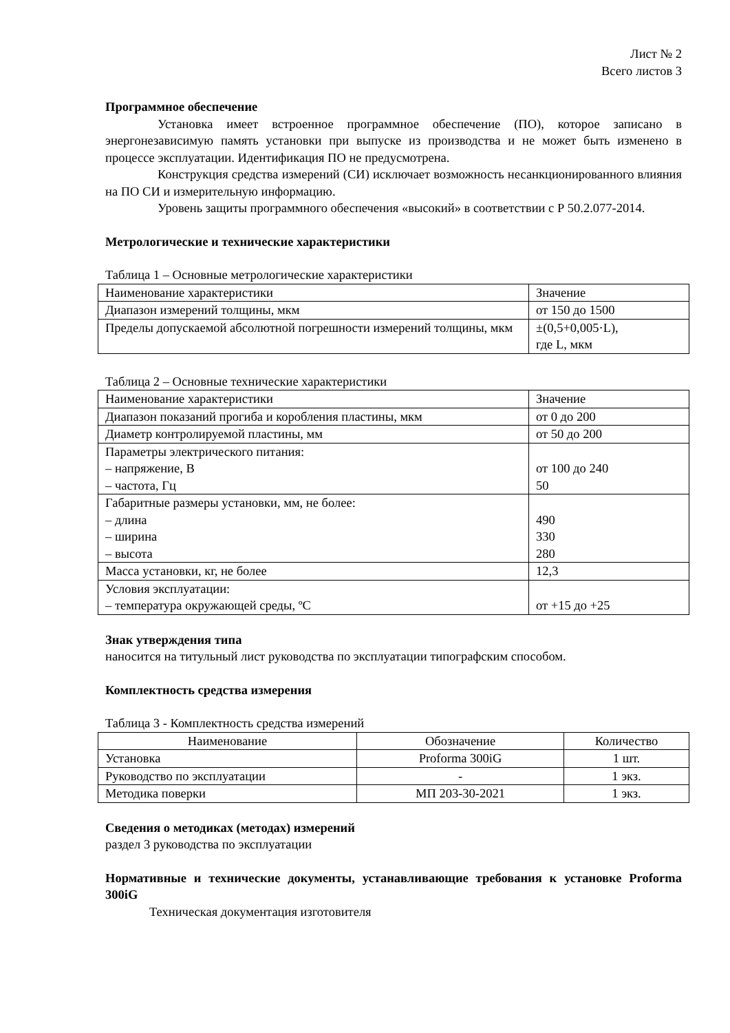Лист № 2
Всего листов 3
Программное обеспечение
Установка имеет встроенное программное обеспечение (ПО), которое записано в энергонезависимую память установки при выпуске из производства и не может быть изменено в процессе эксплуатации. Идентификация ПО не предусмотрена.
Конструкция средства измерений (СИ) исключает возможность несанкционированного влияния на ПО СИ и измерительную информацию.
Уровень защиты программного обеспечения «высокий» в соответствии с Р 50.2.077-2014.
Метрологические и технические характеристики
Таблица 1 – Основные метрологические характеристики
| Наименование характеристики | Значение |
| --- | --- |
| Диапазон измерений толщины, мкм | от 150 до 1500 |
| Пределы допускаемой абсолютной погрешности измерений толщины, мкм | ±(0,5+0,005·L), где L, мкм |
Таблица 2 – Основные технические характеристики
| Наименование характеристики | Значение |
| --- | --- |
| Диапазон показаний прогиба и коробления пластины, мкм | от 0 до 200 |
| Диаметр контролируемой пластины, мм | от 50 до 200 |
| Параметры электрического питания: – напряжение, В – частота, Гц | от 100 до 240 50 |
| Габаритные размеры установки, мм, не более: – длина – ширина – высота | 490 330 280 |
| Масса установки, кг, не более | 12,3 |
| Условия эксплуатации: – температура окружающей среды, ºС | от +15 до +25 |
Знак утверждения типа
наносится на титульный лист руководства по эксплуатации типографским способом.
Комплектность средства измерения
Таблица 3 - Комплектность средства измерений
| Наименование | Обозначение | Количество |
| --- | --- | --- |
| Установка | Proforma 300iG | 1 шт. |
| Руководство по эксплуатации | - | 1 экз. |
| Методика поверки | МП 203-30-2021 | 1 экз. |
Сведения о методиках (методах) измерений
раздел 3 руководства по эксплуатации
Нормативные и технические документы, устанавливающие требования к установке Proforma 300iG
Техническая документация изготовителя